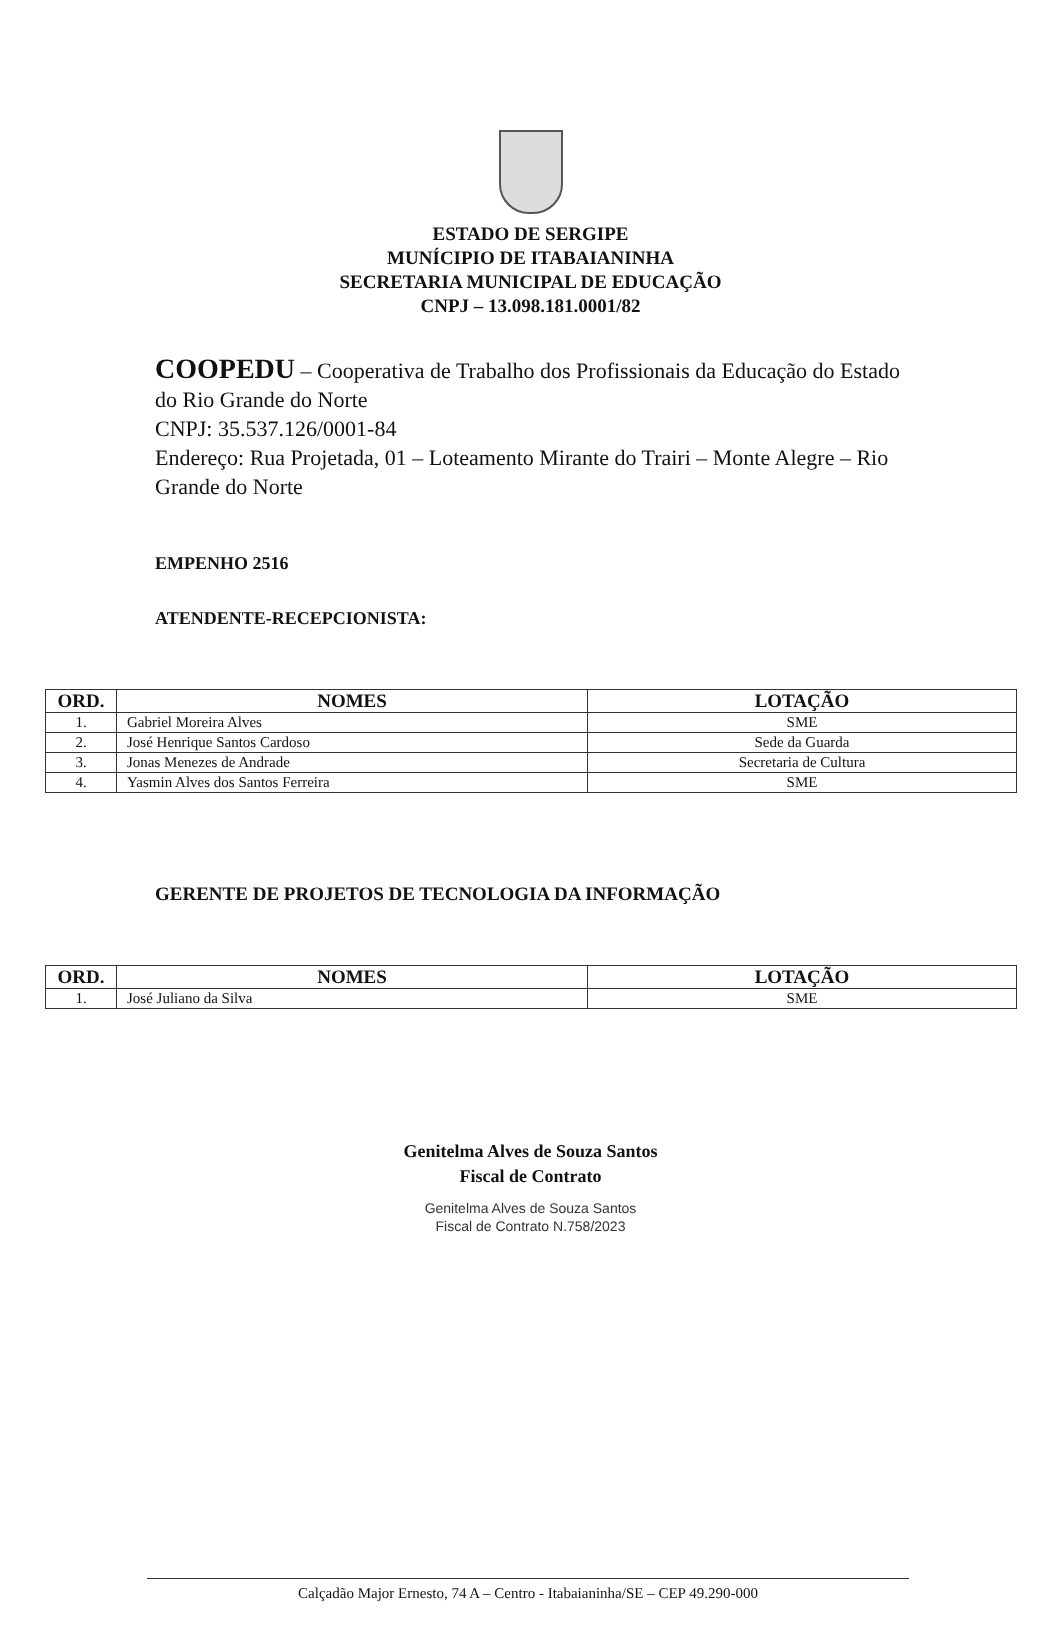ESTADO DE SERGIPE
MUNÍCIPIO DE ITABAIANINHA
SECRETARIA MUNICIPAL DE EDUCAÇÃO
CNPJ – 13.098.181.0001/82
COOPEDU – Cooperativa de Trabalho dos Profissionais da Educação do Estado do Rio Grande do Norte
CNPJ: 35.537.126/0001-84
Endereço: Rua Projetada, 01 – Loteamento Mirante do Trairi – Monte Alegre – Rio Grande do Norte
EMPENHO 2516
ATENDENTE-RECEPCIONISTA:
| ORD. | NOMES | LOTAÇÃO |
| --- | --- | --- |
| 1. | Gabriel Moreira Alves | SME |
| 2. | José Henrique Santos Cardoso | Sede da Guarda |
| 3. | Jonas Menezes de Andrade | Secretaria de Cultura |
| 4. | Yasmin Alves dos Santos Ferreira | SME |
GERENTE DE PROJETOS DE TECNOLOGIA DA INFORMAÇÃO
| ORD. | NOMES | LOTAÇÃO |
| --- | --- | --- |
| 1. | José Juliano da Silva | SME |
Genitelma Alves de Souza Santos
Fiscal de Contrato
Genitelma Alves de Souza Santos
Fiscal de Contrato N.758/2023
Calçadão Major Ernesto, 74 A – Centro - Itabaianinha/SE – CEP 49.290-000